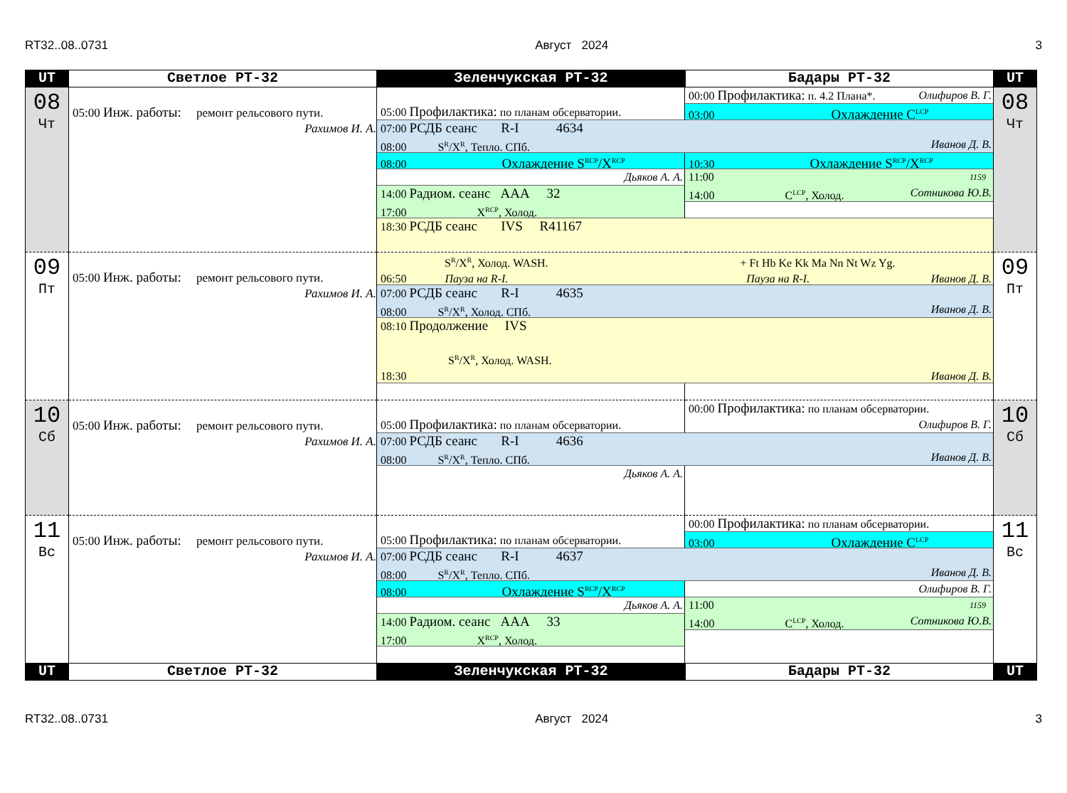RT32..08..0731 Август 2024 3
| UT | Светлое РТ-32 | Зеленчукская РТ-32 | Бадары РТ-32 | UT |
| --- | --- | --- | --- | --- |
| 08 Чт | 05:00 Инж. работы: ремонт рельсового пути. Рахимов И. А. | 00:00 Профилактика: п. 4.2 Плана*. Олифиров В. Г. 05:00 Профилактика: по планам обсерватории. 03:00 Охлаждение C<sup>LCP</sup> 07:00 РСДБ сеанс R-I 4634 08:00 S<sup>R</sup>/X<sup>R</sup>, Тепло. СПб. Иванов Д. В. 08:00 Охлаждение S<sup>RCP</sup>/X<sup>RCP</sup> 10:30 Охлаждение S<sup>RCP</sup>/X<sup>RCP</sup> Дьяков А. А. 11:00 1159 14:00 C<sup>LCP</sup>, Холод. Сотникова Ю.В. 14:00 Радиом. сеанс ААА 32 17:00 X<sup>RCP</sup>, Холод. 18:30 РСДБ сеанс IVS R41167 | | 08 Чт |
| 09 Пт | 05:00 Инж. работы: ремонт рельсового пути. Рахимов И. А. | S<sup>R</sup>/X<sup>R</sup>, Холод. WASH. + Ft Hb Ke Kk Ma Nn Nt Wz Yg. 06:50 Пауза на R-I. Пауза на R-I. Иванов Д. В. 07:00 РСДБ сеанс R-I 4635 08:00 S<sup>R</sup>/X<sup>R</sup>, Холод. СПб. Иванов Д. В. 08:10 Продолжение IVS S<sup>R</sup>/X<sup>R</sup>, Холод. WASH. 18:30 Иванов Д. В. | | 09 Пт |
| 10 Сб | 05:00 Инж. работы: ремонт рельсового пути. Рахимов И. А. | 00:00 Профилактика: по планам обсерватории. Олифиров В. Г. 05:00 Профилактика: по планам обсерватории. 07:00 РСДБ сеанс R-I 4636 08:00 S<sup>R</sup>/X<sup>R</sup>, Тепло. СПб. Иванов Д. В. Дьяков А. А. | | 10 Сб |
| 11 Вс | 05:00 Инж. работы: ремонт рельсового пути. Рахимов И. А. | 00:00 Профилактика: по планам обсерватории. 05:00 Профилактика: по планам обсерватории. 03:00 Охлаждение C<sup>LCP</sup> 07:00 РСДБ сеанс R-I 4637 08:00 S<sup>R</sup>/X<sup>R</sup>, Тепло. СПб. Иванов Д. В. 08:00 Охлаждение S<sup>RCP</sup>/X<sup>RCP</sup> Олифиров В. Г. Дьяков А. А. 11:00 1159 14:00 C<sup>LCP</sup>, Холод. Сотникова Ю.В. 14:00 Радиом. сеанс ААА 33 17:00 X<sup>RCP</sup>, Холод. | | 11 Вс |
| UT | Светлое РТ-32 | Зеленчукская РТ-32 | Бадары РТ-32 | UT |
RT32..08..0731 Август 2024 3